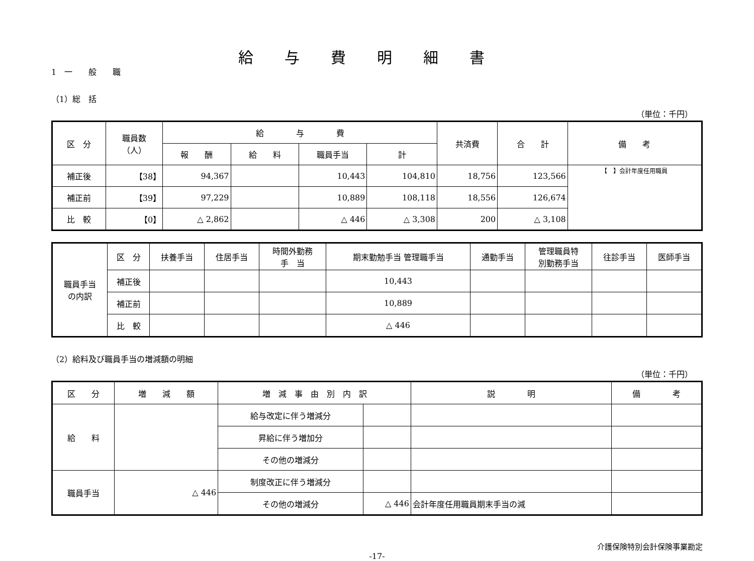給与費明細書
1　一　　般　　職
（1）総　括
（単位：千円）
| 区 分 | 職員数 （人） | 給 与 費 | | | | 共済費 | 合 計 | 備 考 |
| --- | --- | --- | --- | --- | --- | --- | --- | --- |
| | | 報 酬 | 給 料 | 職員手当 | 計 | | | |
| 補正後 | 【38】 | 94,367 | | 10,443 | 104,810 | 18,756 | 123,566 | 【 】会計年度任用職員 |
| 補正前 | 【39】 | 97,229 | | 10,889 | 108,118 | 18,556 | 126,674 | |
| 比 較 | 【0】 | △ 2,862 | | △ 446 | △ 3,308 | 200 | △ 3,108 | |
| 職員手当 の内訳 | 区 分 | 扶養手当 | 住居手当 | 時間外勤務 手 当 | 期末勤勉手当 管理職手当 | 通勤手当 | 管理職員特 別勤務手当 | 往診手当 | 医師手当 |
| | 補正後 | | | | 10,443 | | | | |
| | 補正前 | | | | 10,889 | | | | |
| | 比 較 | | | | △ 446 | | | | |
（2）給料及び職員手当の増減額の明細
（単位：千円）
| 区 分 | 増 減 額 | 増 減 事 由 別 内 訳 | | 説 明 | 備 考 |
| --- | --- | --- | --- | --- | --- |
| 給 料 | | 給与改定に伴う増減分 | | | |
| | | 昇給に伴う増加分 | | | |
| | | その他の増減分 | | | |
| 職員手当 | △ 446 | 制度改正に伴う増減分 | | | |
| | | その他の増減分 | △ 446 | 会計年度任用職員期末手当の減 | |
介護保険特別会計保険事業勘定
-17-